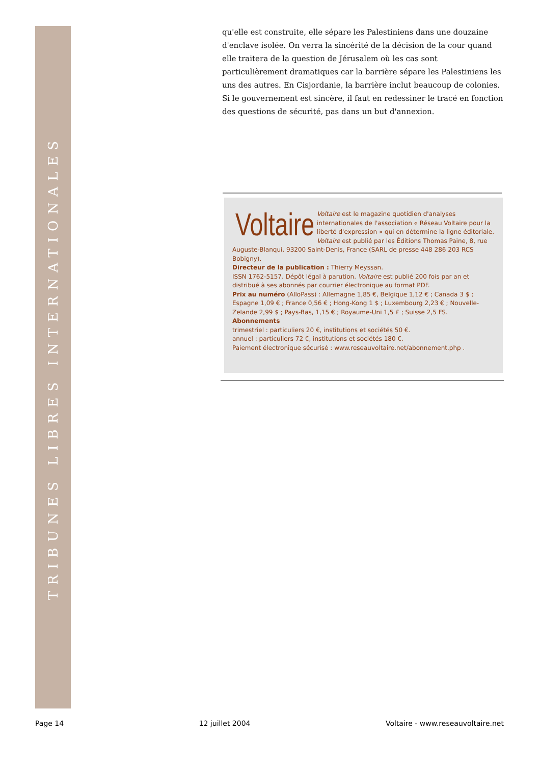TRIBUNES LIBRES INTERNATIONALES
qu'elle est construite, elle sépare les Palestiniens dans une douzaine d'enclave isolée. On verra la sincérité de la décision de la cour quand elle traitera de la question de Jérusalem où les cas sont particulièrement dramatiques car la barrière sépare les Palestiniens les uns des autres. En Cisjordanie, la barrière inclut beaucoup de colonies. Si le gouvernement est sincère, il faut en redessiner le tracé en fonction des questions de sécurité, pas dans un but d'annexion.
Voltaire
Voltaire est le magazine quotidien d'analyses internationales de l'association « Réseau Voltaire pour la liberté d'expression » qui en détermine la ligne éditoriale. Voltaire est publié par les Éditions Thomas Paine, 8, rue Auguste-Blanqui, 93200 Saint-Denis, France (SARL de presse 448 286 203 RCS Bobigny).
Directeur de la publication : Thierry Meyssan.
ISSN 1762-5157. Dépôt légal à parution. Voltaire est publié 200 fois par an et distribué à ses abonnés par courrier électronique au format PDF.
Prix au numéro (AlloPass) : Allemagne 1,85 €, Belgique 1,12 € ; Canada 3 $ ; Espagne 1,09 € ; France 0,56 € ; Hong-Kong 1 $ ; Luxembourg 2,23 € ; Nouvelle-Zelande 2,99 $ ; Pays-Bas, 1,15 € ; Royaume-Uni 1,5 £ ; Suisse 2,5 FS.
Abonnements
trimestriel : particuliers 20 €, institutions et sociétés 50 €.
annuel : particuliers 72 €, institutions et sociétés 180 €.
Paiement électronique sécurisé : www.reseauvoltaire.net/abonnement.php .
Page 14 12 juillet 2004 Voltaire - www.reseauvoltaire.net